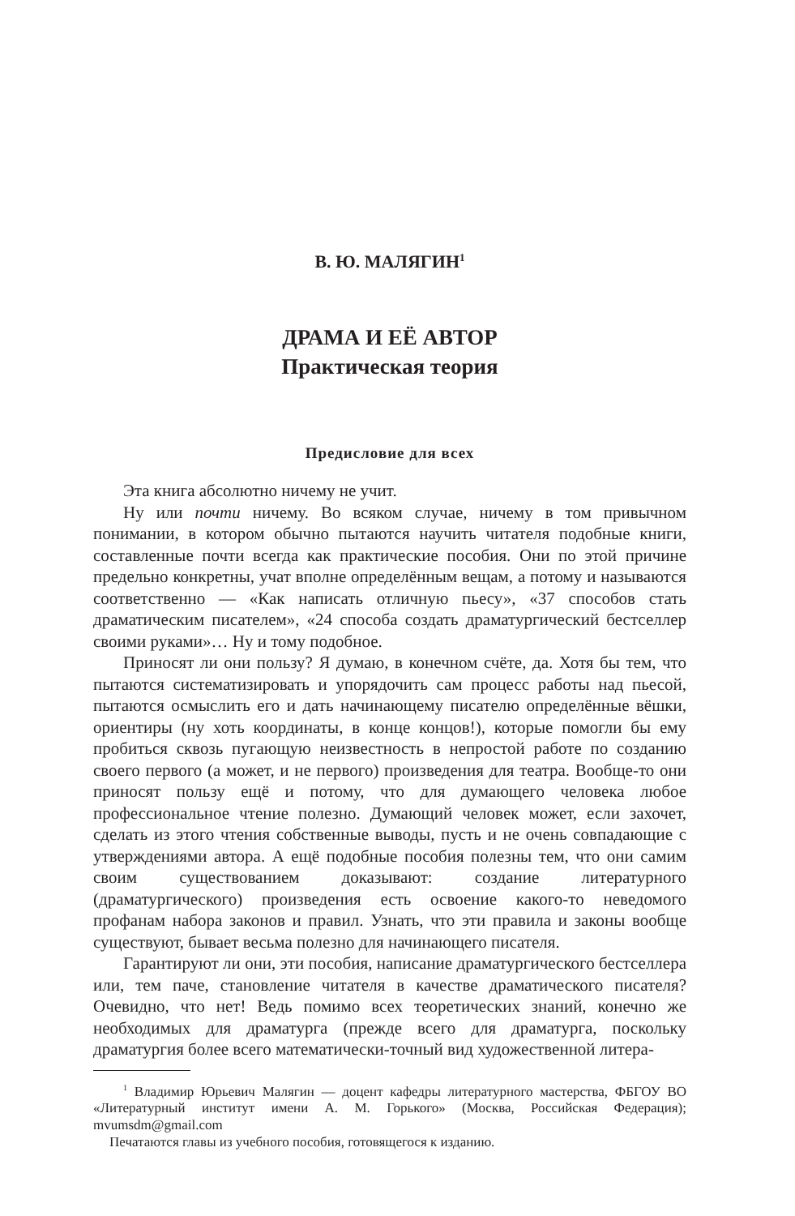В. Ю. МАЛЯГИН<sup>1</sup>
ДРАМА И ЕЁ АВТОР
Практическая теория
Предисловие для всех
Эта книга абсолютно ничему не учит.
Ну или почти ничему. Во всяком случае, ничему в том привычном понимании, в котором обычно пытаются научить читателя подобные книги, составленные почти всегда как практические пособия. Они по этой причине предельно конкретны, учат вполне определённым вещам, а потому и называются соответственно — «Как написать отличную пьесу», «37 способов стать драматическим писателем», «24 способа создать драматургический бестселлер своими руками»… Ну и тому подобное.
Приносят ли они пользу? Я думаю, в конечном счёте, да. Хотя бы тем, что пытаются систематизировать и упорядочить сам процесс работы над пьесой, пытаются осмыслить его и дать начинающему писателю определённые вёшки, ориентиры (ну хоть координаты, в конце концов!), которые помогли бы ему пробиться сквозь пугающую неизвестность в непростой работе по созданию своего первого (а может, и не первого) произведения для театра. Вообще-то они приносят пользу ещё и потому, что для думающего человека любое профессиональное чтение полезно. Думающий человек может, если захочет, сделать из этого чтения собственные выводы, пусть и не очень совпадающие с утверждениями автора. А ещё подобные пособия полезны тем, что они самим своим существованием доказывают: создание литературного (драматургического) произведения есть освоение какого-то неведомого профанам набора законов и правил. Узнать, что эти правила и законы вообще существуют, бывает весьма полезно для начинающего писателя.
Гарантируют ли они, эти пособия, написание драматургического бестселлера или, тем паче, становление читателя в качестве драматического писателя? Очевидно, что нет! Ведь помимо всех теоретических знаний, конечно же необходимых для драматурга (прежде всего для драматурга, поскольку драматургия более всего математически-точный вид художественной литера-
<sup>1</sup> Владимир Юрьевич Малягин — доцент кафедры литературного мастерства, ФБГОУ ВО «Литературный институт имени А. М. Горького» (Москва, Российская Федерация); mvumsdm@gmail.com
Печатаются главы из учебного пособия, готовящегося к изданию.